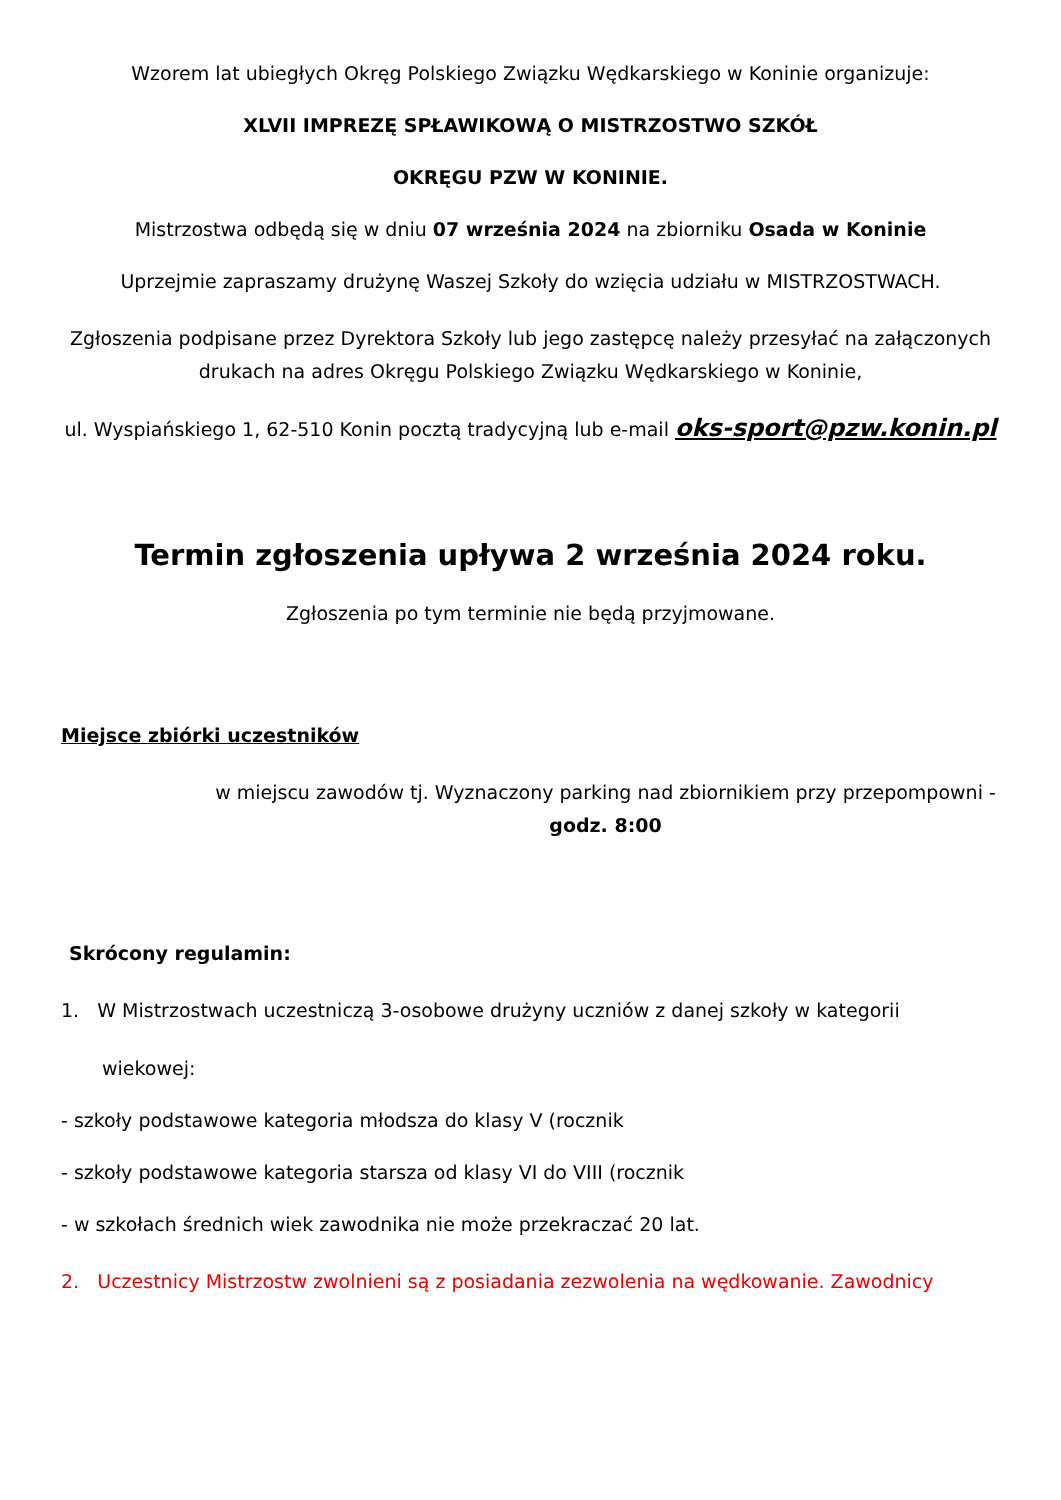Wzorem lat ubiegłych Okręg Polskiego Związku Wędkarskiego w Koninie organizuje:
XLVII IMPREZĘ SPŁAWIKOWĄ O MISTRZOSTWO SZKÓŁ
OKRĘGU PZW W KONINIE.
Mistrzostwa odbędą się w dniu 07 września 2024 na zbiorniku Osada w Koninie
Uprzejmie zapraszamy drużynę Waszej Szkoły do wzięcia udziału w MISTRZOSTWACH.
Zgłoszenia podpisane przez Dyrektora Szkoły lub jego zastępcę należy przesyłać na załączonych drukach na adres Okręgu Polskiego Związku Wędkarskiego w Koninie,
ul. Wyspiańskiego 1, 62-510 Konin pocztą tradycyjną lub e-mail oks-sport@pzw.konin.pl
Termin zgłoszenia upływa 2 września 2024 roku.
Zgłoszenia po tym terminie nie będą przyjmowane.
Miejsce zbiórki uczestników
w miejscu zawodów tj. Wyznaczony parking nad zbiornikiem przy przepompowni - godz. 8:00
Skrócony regulamin:
1. W Mistrzostwach uczestniczą 3-osobowe drużyny uczniów z danej szkoły w kategorii
wiekowej:
- szkoły podstawowe kategoria młodsza do klasy V (rocznik
- szkoły podstawowe kategoria starsza od klasy VI do VIII (rocznik
- w szkołach średnich wiek zawodnika nie może przekraczać 20 lat.
2. Uczestnicy Mistrzostw zwolnieni są z posiadania zezwolenia na wędkowanie. Zawodnicy